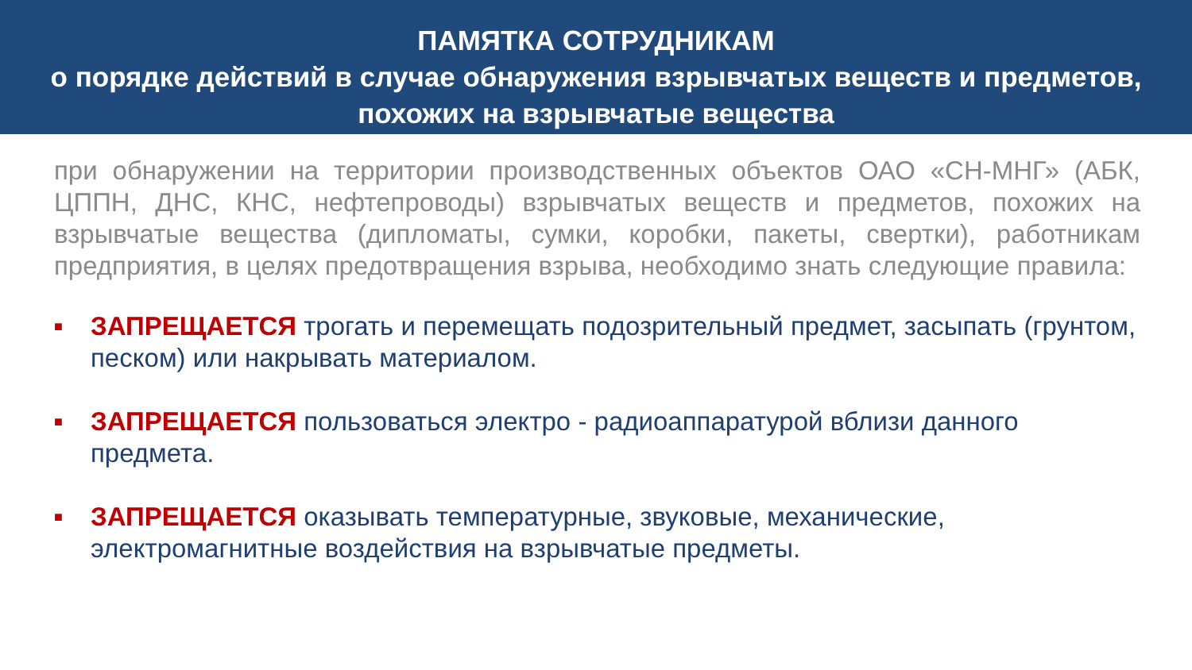ПАМЯТКА СОТРУДНИКАМ
о порядке действий в случае обнаружения взрывчатых веществ и предметов,
похожих на взрывчатые вещества
при обнаружении на территории производственных объектов ОАО «СН-МНГ» (АБК, ЦППН, ДНС, КНС, нефтепроводы) взрывчатых веществ и предметов, похожих на взрывчатые вещества (дипломаты, сумки, коробки, пакеты, свертки), работникам предприятия, в целях предотвращения взрыва, необходимо знать следующие правила:
■ ЗАПРЕЩАЕТСЯ трогать и перемещать подозрительный предмет, засыпать (грунтом, песком) или накрывать материалом.
■ ЗАПРЕЩАЕТСЯ пользоваться электро - радиоаппаратурой вблизи данного предмета.
■ ЗАПРЕЩАЕТСЯ оказывать температурные, звуковые, механические, электромагнитные воздействия на взрывчатые предметы.